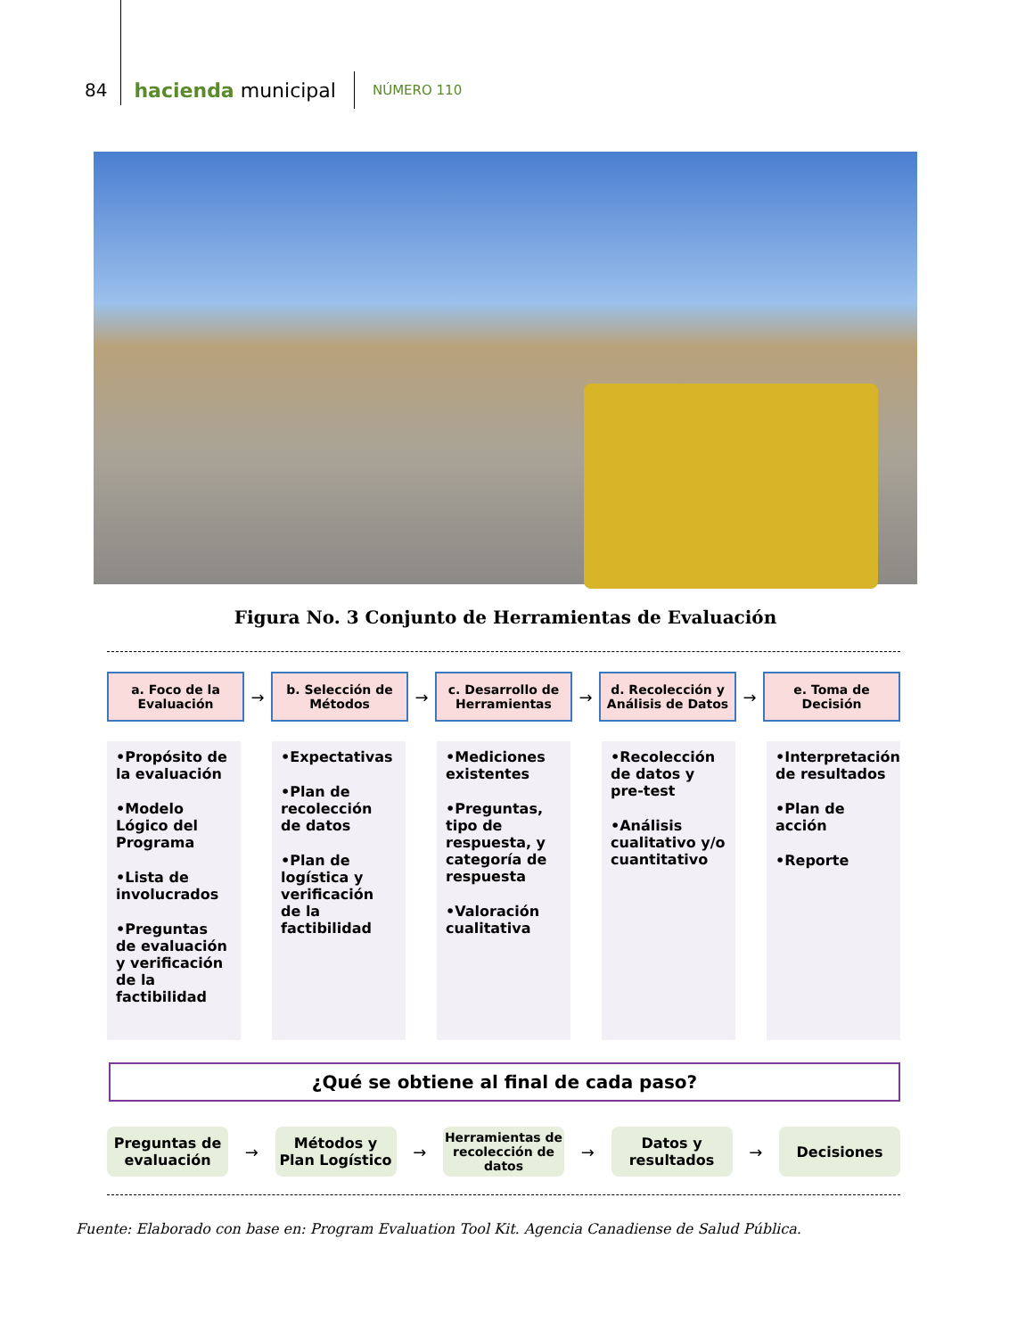84 hacienda municipal NÚMERO 110
Figura No. 3 Conjunto de Herramientas de Evaluación
a. Foco de la Evaluación
→
b. Selección de Métodos
→
c. Desarrollo de Herramientas
→
d. Recolección y Análisis de Datos
→
e. Toma de Decisión
•Propósito de la evaluación
•Modelo Lógico del Programa
•Lista de involucrados
•Preguntas de evaluación y verificación de la factibilidad
•Expectativas
•Plan de recolección de datos
•Plan de logística y verificación de la factibilidad
•Mediciones existentes
•Preguntas, tipo de respuesta, y categoría de respuesta
•Valoración cualitativa
•Recolección de datos y pre-test
•Análisis cualitativo y/o cuantitativo
•Interpretación de resultados
•Plan de acción
•Reporte
¿Qué se obtiene al final de cada paso?
Preguntas de evaluación
→
Métodos y Plan Logístico
→
Herramientas de recolección de datos
→
Datos y resultados
→
Decisiones
Fuente: Elaborado con base en: Program Evaluation Tool Kit. Agencia Canadiense de Salud Pública.